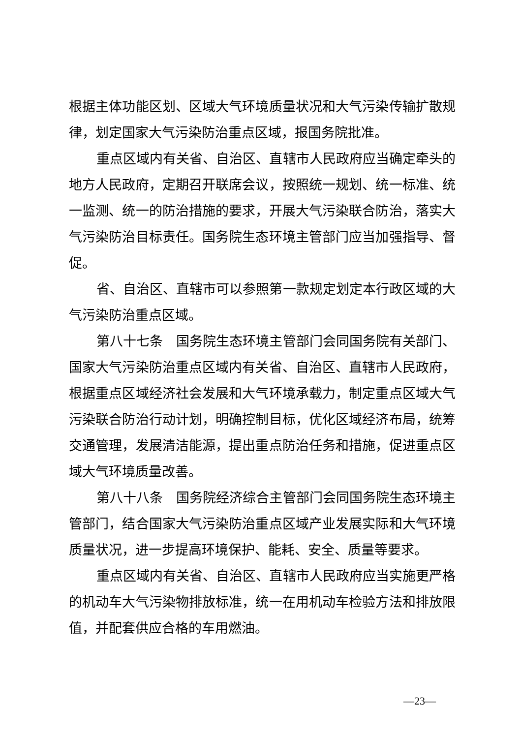根据主体功能区划、区域大气环境质量状况和大气污染传输扩散规律，划定国家大气污染防治重点区域，报国务院批准。
重点区域内有关省、自治区、直辖市人民政府应当确定牵头的地方人民政府，定期召开联席会议，按照统一规划、统一标准、统一监测、统一的防治措施的要求，开展大气污染联合防治，落实大气污染防治目标责任。国务院生态环境主管部门应当加强指导、督促。
省、自治区、直辖市可以参照第一款规定划定本行政区域的大气污染防治重点区域。
第八十七条　国务院生态环境主管部门会同国务院有关部门、国家大气污染防治重点区域内有关省、自治区、直辖市人民政府，根据重点区域经济社会发展和大气环境承载力，制定重点区域大气污染联合防治行动计划，明确控制目标，优化区域经济布局，统筹交通管理，发展清洁能源，提出重点防治任务和措施，促进重点区域大气环境质量改善。
第八十八条　国务院经济综合主管部门会同国务院生态环境主管部门，结合国家大气污染防治重点区域产业发展实际和大气环境质量状况，进一步提高环境保护、能耗、安全、质量等要求。
重点区域内有关省、自治区、直辖市人民政府应当实施更严格的机动车大气污染物排放标准，统一在用机动车检验方法和排放限值，并配套供应合格的车用燃油。
—23—